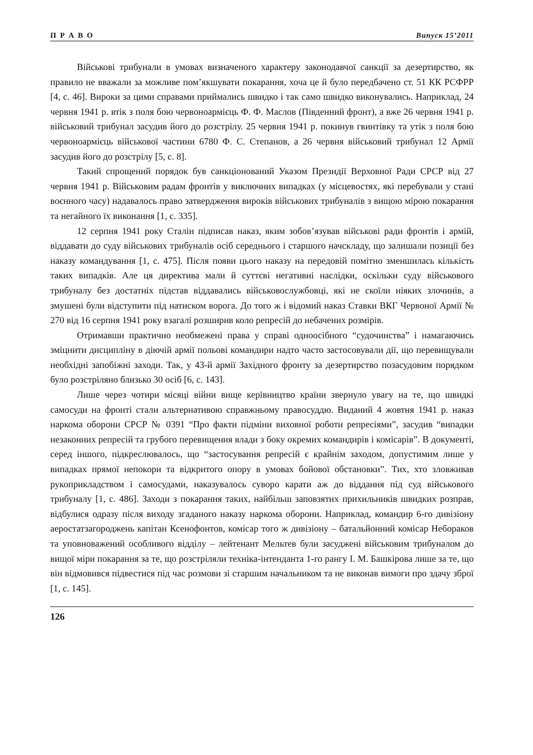П Р А В О Випуск 15’2011
Військові трибунали в умовах визначеного характеру законодавчої санкції за дезертирство, як правило не вважали за можливе пом’якшувати покарання, хоча це й було передбачено ст. 51 КК РСФРР [4, с. 46]. Вироки за цими справами приймались швидко і так само швидко виконувались. Наприклад, 24 червня 1941 р. втік з поля бою червоноармієць Ф. Ф. Маслов (Південний фронт), а вже 26 червня 1941 р. військовий трибунал засудив його до розстрілу. 25 червня 1941 р. покинув гвинтівку та утік з поля бою червоноармієць військової частини 6780 Ф. С. Степанов, а 26 червня військовий трибунал 12 Армії засудив його до розстрілу [5, с. 8].
Такий спрощений порядок був санкціонований Указом Президії Верховної Ради СРСР від 27 червня 1941 р. Військовим радам фронтів у виключних випадках (у місцевостях, які перебували у стані воєнного часу) надавалось право затвердження вироків військових трибуналів з вищою мірою покарання та негайного їх виконання [1, с. 335].
12 серпня 1941 року Сталін підписав наказ, яким зобов’язував військові ради фронтів і армій, віддавати до суду військових трибуналів осіб середнього і старшого начскладу, що залишали позиції без наказу командування [1, с. 475]. Після появи цього наказу на передовій помітно зменшилась кількість таких випадків. Але ця директива мали й суттєві негативні наслідки, оскільки суду військового трибуналу без достатніх підстав віддавались військовослужбовці, які не скоїли ніяких злочинів, а змушені були відступити під натиском ворога. До того ж і відомий наказ Ставки ВКГ Червоної Армії № 270 від 16 серпня 1941 року взагалі розширив коло репресій до небачених розмірів.
Отримавши практично необмежені права у справі одноосібного “судочинства” і намагаючись зміцнити дисципліну в діючій армії польові командири надто часто застосовували дії, що перевищували необхідні запобіжні заходи. Так, у 43-й армії Західного фронту за дезертирство позасудовим порядком було розстріляно близько 30 осіб [6, с. 143].
Лише через чотири місяці війни вище керівництво країни звернуло увагу на те, що швидкі самосуди на фронті стали альтернативою справжньому правосуддю. Виданий 4 жовтня 1941 р. наказ наркома оборони СРСР № 0391 “Про факти підміни виховної роботи репресіями”, засудив “випадки незаконних репресій та грубого перевищення влади з боку окремих командирів і комісарів”. В документі, серед іншого, підкреслювалось, що “застосування репресій є крайнім заходом, допустимим лише у випадках прямої непокори та відкритого опору в умовах бойової обстановки”. Тих, хто зловживав рукоприкладством і самосудами, наказувалось суворо карати аж до віддання під суд військового трибуналу [1, с. 486]. Заходи з покарання таких, найбільш заповзятих прихильників швидких розправ, відбулися одразу після виходу згаданого наказу наркома оборони. Наприклад, командир 6-го дивізіону аеростатзагороджень капітан Ксенофонтов, комісар того ж дивізіону – батальйонний комісар Небораков та уповноважений особливого відділу – лейтенант Мельтев були засуджені військовим трибуналом до вищої міри покарання за те, що розстріляли техніка-інтенданта 1-го рангу І. М. Башкірова лише за те, що він відмовився підвестися під час розмови зі старшим начальником та не виконав вимоги про здачу зброї [1, с. 145].
126